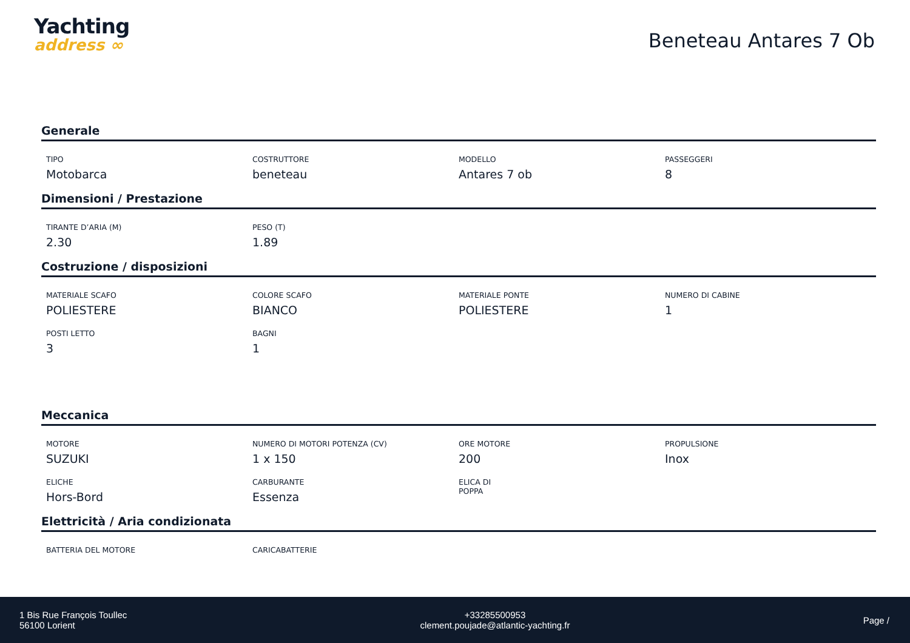Yachting
address ∞
Beneteau Antares 7 Ob
Generale
TIPO
Motobarca
COSTRUTTORE
beneteau
MODELLO
Antares 7 ob
PASSEGGERI
8
Dimensioni / Prestazione
TIRANTE D’ARIA (M)
2.30
PESO (T)
1.89
Costruzione / disposizioni
MATERIALE SCAFO
POLIESTERE
COLORE SCAFO
BIANCO
MATERIALE PONTE
POLIESTERE
NUMERO DI CABINE
1
POSTI LETTO
3
BAGNI
1
Meccanica
MOTORE
SUZUKI
NUMERO DI MOTORI POTENZA (CV)
1 x 150
ORE MOTORE
200
PROPULSIONE
Inox
ELICHE
Hors-Bord
CARBURANTE
Essenza
ELICA DI
POPPA
Elettricità / Aria condizionata
BATTERIA DEL MOTORE
CARICABATTERIE
1 Bis Rue François Toullec
56100 Lorient
+33285500953
clement.poujade@atlantic-yachting.fr
Page /